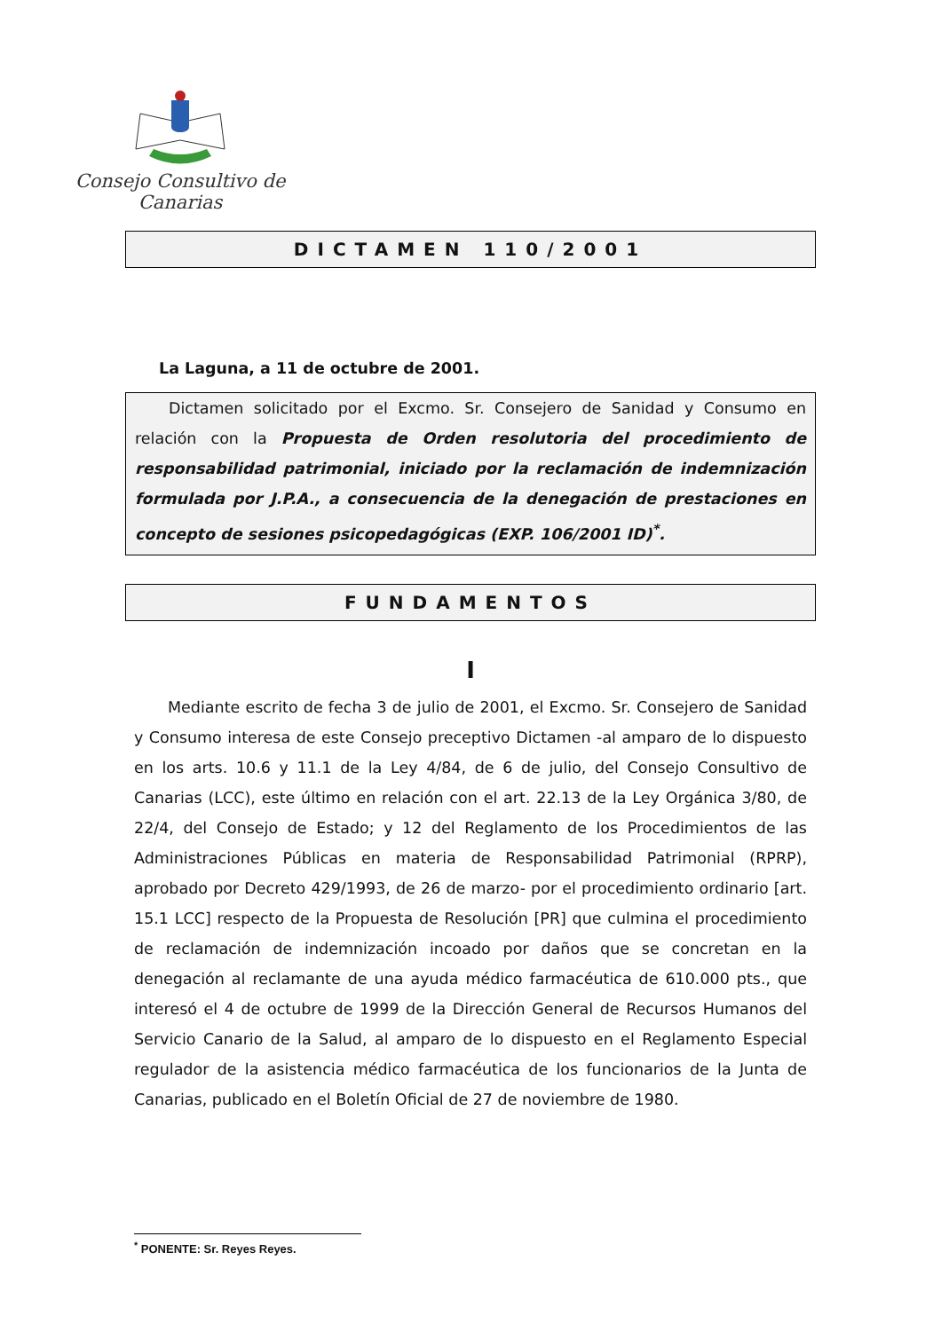Consejo Consultivo de Canarias
DICTAMEN 110/2001
La Laguna, a 11 de octubre de 2001.
Dictamen solicitado por el Excmo. Sr. Consejero de Sanidad y Consumo en relación con la Propuesta de Orden resolutoria del procedimiento de responsabilidad patrimonial, iniciado por la reclamación de indemnización formulada por J.P.A., a consecuencia de la denegación de prestaciones en concepto de sesiones psicopedagógicas (EXP. 106/2001 ID)<sup>*</sup>.
FUNDAMENTOS
I
Mediante escrito de fecha 3 de julio de 2001, el Excmo. Sr. Consejero de Sanidad y Consumo interesa de este Consejo preceptivo Dictamen -al amparo de lo dispuesto en los arts. 10.6 y 11.1 de la Ley 4/84, de 6 de julio, del Consejo Consultivo de Canarias (LCC), este último en relación con el art. 22.13 de la Ley Orgánica 3/80, de 22/4, del Consejo de Estado; y 12 del Reglamento de los Procedimientos de las Administraciones Públicas en materia de Responsabilidad Patrimonial (RPRP), aprobado por Decreto 429/1993, de 26 de marzo- por el procedimiento ordinario [art. 15.1 LCC] respecto de la Propuesta de Resolución [PR] que culmina el procedimiento de reclamación de indemnización incoado por daños que se concretan en la denegación al reclamante de una ayuda médico farmacéutica de 610.000 pts., que interesó el 4 de octubre de 1999 de la Dirección General de Recursos Humanos del Servicio Canario de la Salud, al amparo de lo dispuesto en el Reglamento Especial regulador de la asistencia médico farmacéutica de los funcionarios de la Junta de Canarias, publicado en el Boletín Oficial de 27 de noviembre de 1980.
<sup>*</sup> PONENTE: Sr. Reyes Reyes.